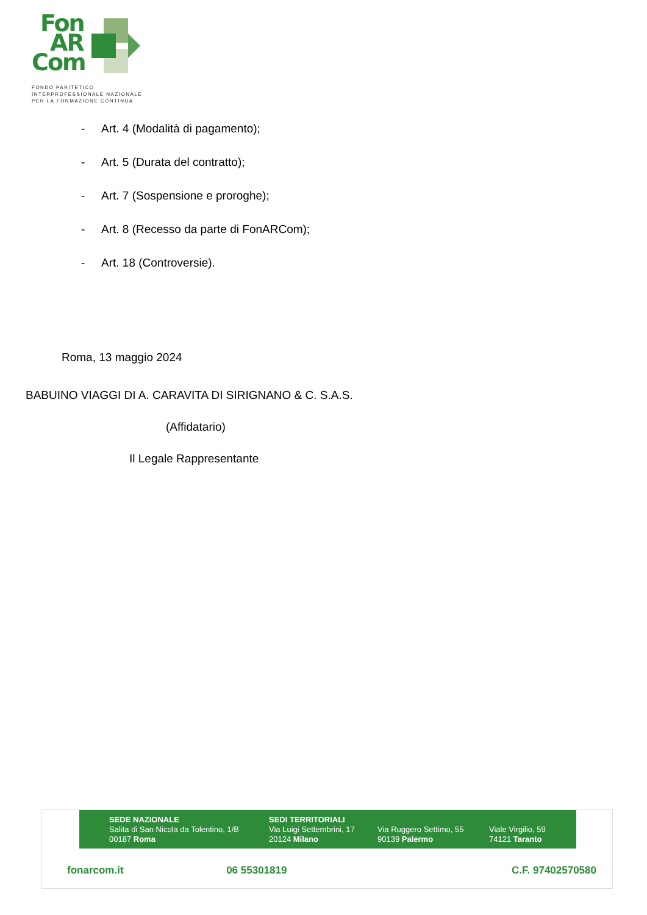Fon
AR
Com
FONDO PARITETICO
INTERPROFESSIONALE NAZIONALE
PER LA FORMAZIONE CONTINUA
- Art. 4 (Modalità di pagamento);
- Art. 5 (Durata del contratto);
- Art. 7 (Sospensione e proroghe);
- Art. 8 (Recesso da parte di FonARCom);
- Art. 18 (Controversie).
Roma, 13 maggio 2024
BABUINO VIAGGI DI A. CARAVITA DI SIRIGNANO & C. S.A.S.
(Affidatario)
Il Legale Rappresentante
SEDE NAZIONALE
Salita di San Nicola da Tolentino, 1/B
00187 Roma
SEDI TERRITORIALI
Via Luigi Settembrini, 17
20124 Milano
Via Ruggero Settimo, 55
90139 Palermo
Viale Virgilio, 59
74121 Taranto
fonarcom.it 06 55301819 C.F. 97402570580